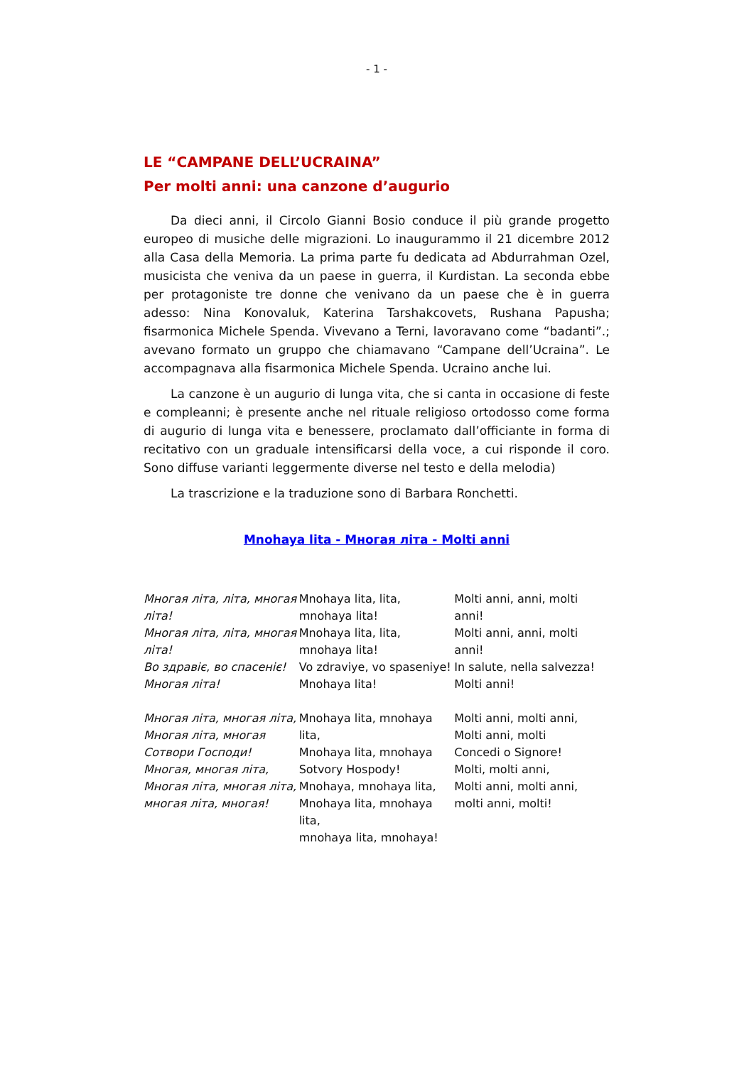- 1 -
LE “CAMPANE DELL’UCRAINA”
Per molti anni: una canzone d’augurio
Da dieci anni, il Circolo Gianni Bosio conduce il più grande progetto europeo di musiche delle migrazioni. Lo inaugurammo il 21 dicembre 2012 alla Casa della Memoria. La prima parte fu dedicata ad Abdurrahman Ozel, musicista che veniva da un paese in guerra, il Kurdistan. La seconda ebbe per protagoniste tre donne che venivano da un paese che è in guerra adesso: Nina Konovaluk, Katerina Tarshakcovets, Rushana Papusha; fisarmonica Michele Spenda. Vivevano a Terni, lavoravano come “badanti”.; avevano formato un gruppo che chiamavano “Campane dell’Ucraina”. Le accompagnava alla fisarmonica Michele Spenda. Ucraino anche lui.
La canzone è un augurio di lunga vita, che si canta in occasione di feste e compleanni; è presente anche nel rituale religioso ortodosso come forma di augurio di lunga vita e benessere, proclamato dall’officiante in forma di recitativo con un graduale intensificarsi della voce, a cui risponde il coro. Sono diffuse varianti leggermente diverse nel testo e della melodia)
La trascrizione e la traduzione sono di Barbara Ronchetti.
Mnohaya lita - Многая літа - Molti anni
Многая літа, літа, многая літа!
Многая літа, літа, многая літа!
Во здравіє, во спасеніє!
Многая літа!
Mnohaya lita, lita, mnohaya lita!
Mnohaya lita, lita, mnohaya lita!
Vo zdraviye, vo spaseniye!
Mnohaya lita!
Molti anni, anni, molti anni!
Molti anni, anni, molti anni!
In salute, nella salvezza!
Molti anni!
Многая літа, многая літа,
Многая літа, многая
Сотвори Господи!
Многая, многая літа,
Многая літа, многая літа, многая літа, многая!
Mnohaya lita, mnohaya lita,
Mnohaya lita, mnohaya
Sotvory Hospody!
Mnohaya, mnohaya lita,
Mnohaya lita, mnohaya lita,
mnohaya lita, mnohaya!
Molti anni, molti anni,
Molti anni, molti
Concedi o Signore!
Molti, molti anni,
Molti anni, molti anni,
molti anni, molti!